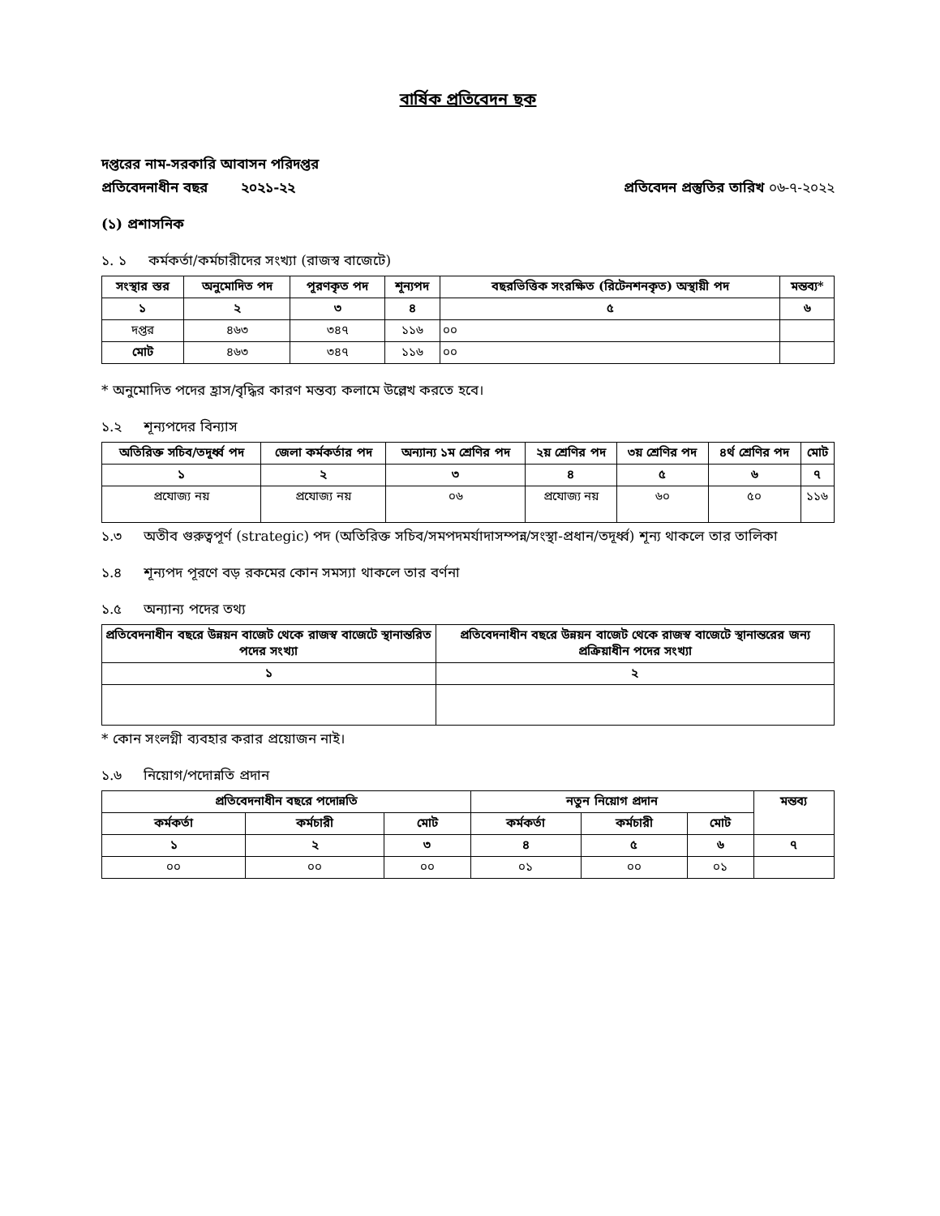বার্ষিক প্রতিবেদন ছক
দপ্তরের নাম-সরকারি আবাসন পরিদপ্তর
প্রতিবেদনাধীন বছর ২০২১-২২ প্রতিবেদন প্রস্তুতির তারিখ ০৬-৭-২০২২
(১) প্রশাসনিক
১. ১ কর্মকর্তা/কর্মচারীদের সংখ্যা (রাজস্ব বাজেটে)
| সংস্থার স্তর | অনুমোদিত পদ | পূরণকৃত পদ | শূন্যপদ | বছরভিত্তিক সংরক্ষিত (রিটেনশনকৃত) অস্থায়ী পদ | মন্তব্য* |
| --- | --- | --- | --- | --- | --- |
| ১ | ২ | ৩ | ৪ | ৫ | ৬ |
| দপ্তর | ৪৬৩ | ৩৪৭ | ১১৬ | ০০ | |
| মোট | ৪৬৩ | ৩৪৭ | ১১৬ | ০০ | |
* অনুমোদিত পদের হ্রাস/বৃদ্ধির কারণ মন্তব্য কলামে উল্লেখ করতে হবে।
১.২ শূন্যপদের বিন্যাস
| অতিরিক্ত সচিব/তদূর্ধ্ব পদ | জেলা কর্মকর্তার পদ | অন্যান্য ১ম শ্রেণির পদ | ২য় শ্রেণির পদ | ৩য় শ্রেণির পদ | ৪র্থ শ্রেণির পদ | মোট |
| --- | --- | --- | --- | --- | --- | --- |
| ১ | ২ | ৩ | ৪ | ৫ | ৬ | ৭ |
| প্রযোজ্য নয় | প্রযোজ্য নয় | ০৬ | প্রযোজ্য নয় | ৬০ | ৫০ | ১১৬ |
১.৩ অতীব গুরুত্বপূর্ণ (strategic) পদ (অতিরিক্ত সচিব/সমপদমর্যাদাসম্পন্ন/সংস্থা-প্রধান/তদূর্ধ্ব) শূন্য থাকলে তার তালিকা
১.৪ শূন্যপদ পূরণে বড় রকমের কোন সমস্যা থাকলে তার বর্ণনা
১.৫ অন্যান্য পদের তথ্য
| প্রতিবেদনাধীন বছরে উন্নয়ন বাজেট থেকে রাজস্ব বাজেটে স্থানান্তরিত পদের সংখ্যা | প্রতিবেদনাধীন বছরে উন্নয়ন বাজেট থেকে রাজস্ব বাজেটে স্থানান্তরের জন্য প্রক্রিয়াধীন পদের সংখ্যা |
| --- | --- |
| ১ | ২ |
* কোন সংলগ্নী ব্যবহার করার প্রয়োজন নাই।
১.৬ নিয়োগ/পদোন্নতি প্রদান
| প্রতিবেদনাধীন বছরে পদোন্নতি | | | নতুন নিয়োগ প্রদান | | | মন্তব্য |
| --- | --- | --- | --- | --- | --- | --- |
| কর্মকর্তা | কর্মচারী | মোট | কর্মকর্তা | কর্মচারী | মোট | |
| ১ | ২ | ৩ | ৪ | ৫ | ৬ | ৭ |
| ০০ | ০০ | ০০ | ০১ | ০০ | ০১ | |